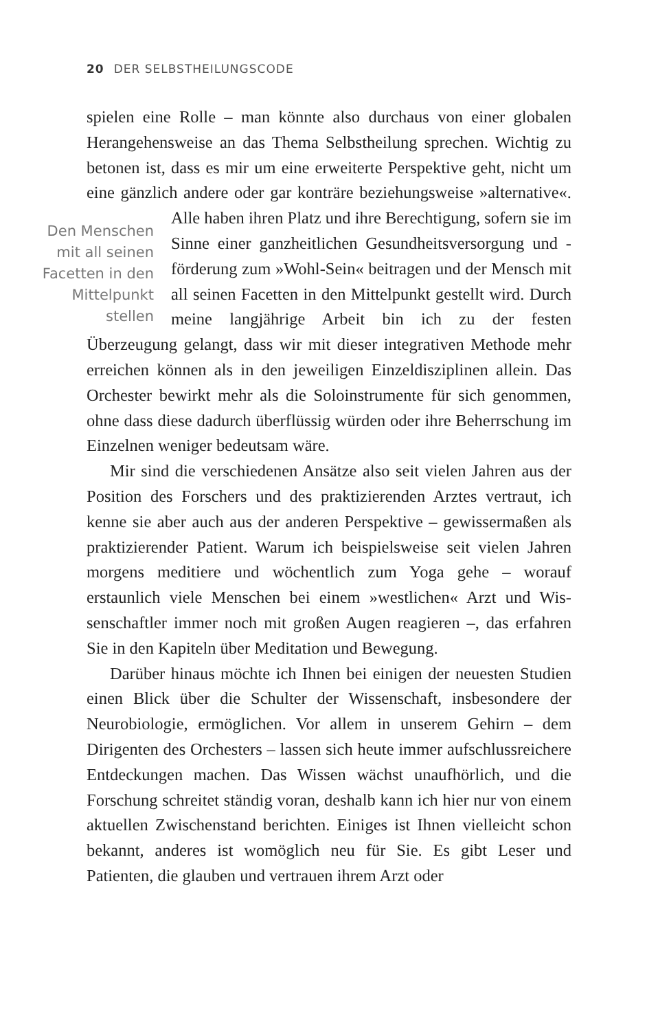20 DER SELBSTHEILUNGSCODE
spielen eine Rolle – man könnte also durchaus von einer globalen Herangehensweise an das Thema Selbstheilung sprechen. Wichtig zu betonen ist, dass es mir um eine erweiterte Perspektive geht, nicht um eine gänzlich andere oder gar konträre beziehungsweise »alterna­tive«. Alle haben ihren Platz und ihre Berechtigung, sofern sie im Den Menschen mit all seinen Facetten in den Mittelpunkt stellen Sinne einer ganzheitlichen Gesundheitsversorgung und -förderung zum »Wohl-Sein« beitragen und der Mensch mit all seinen Facetten in den Mittel­punkt gestellt wird. Durch meine langjährige Ar­beit bin ich zu der festen Überzeugung gelangt, dass wir mit dieser integrativen Methode mehr erreichen können als in den jeweiligen Einzeldisziplinen allein. Das Orchester bewirkt mehr als die Soloinstrumente für sich genommen, ohne dass diese dadurch überflüssig würden oder ihre Beherrschung im Einzelnen weniger bedeutsam wäre.
Mir sind die verschiedenen Ansätze also seit vielen Jahren aus der Position des Forschers und des praktizierenden Arztes vertraut, ich kenne sie aber auch aus der anderen Perspektive – gewisserma­ßen als praktizierender Patient. Warum ich beispielsweise seit vielen Jahren morgens meditiere und wöchentlich zum Yoga gehe – worauf erstaunlich viele Menschen bei einem »westlichen« Arzt und Wis­senschaftler immer noch mit großen Augen reagieren –, das erfahren Sie in den Kapiteln über Meditation und Bewegung.
Darüber hinaus möchte ich Ihnen bei einigen der neuesten Stu­dien einen Blick über die Schulter der Wissenschaft, insbesondere der Neurobiologie, ermöglichen. Vor allem in unserem Gehirn – dem Dirigenten des Orchesters – lassen sich heute immer aufschluss­reichere Entdeckungen machen. Das Wissen wächst unaufhörlich, und die Forschung schreitet ständig voran, deshalb kann ich hier nur von einem aktuellen Zwischenstand berichten. Einiges ist Ihnen vielleicht schon bekannt, anderes ist womöglich neu für Sie. Es gibt Leser und Patienten, die glauben und vertrauen ihrem Arzt oder